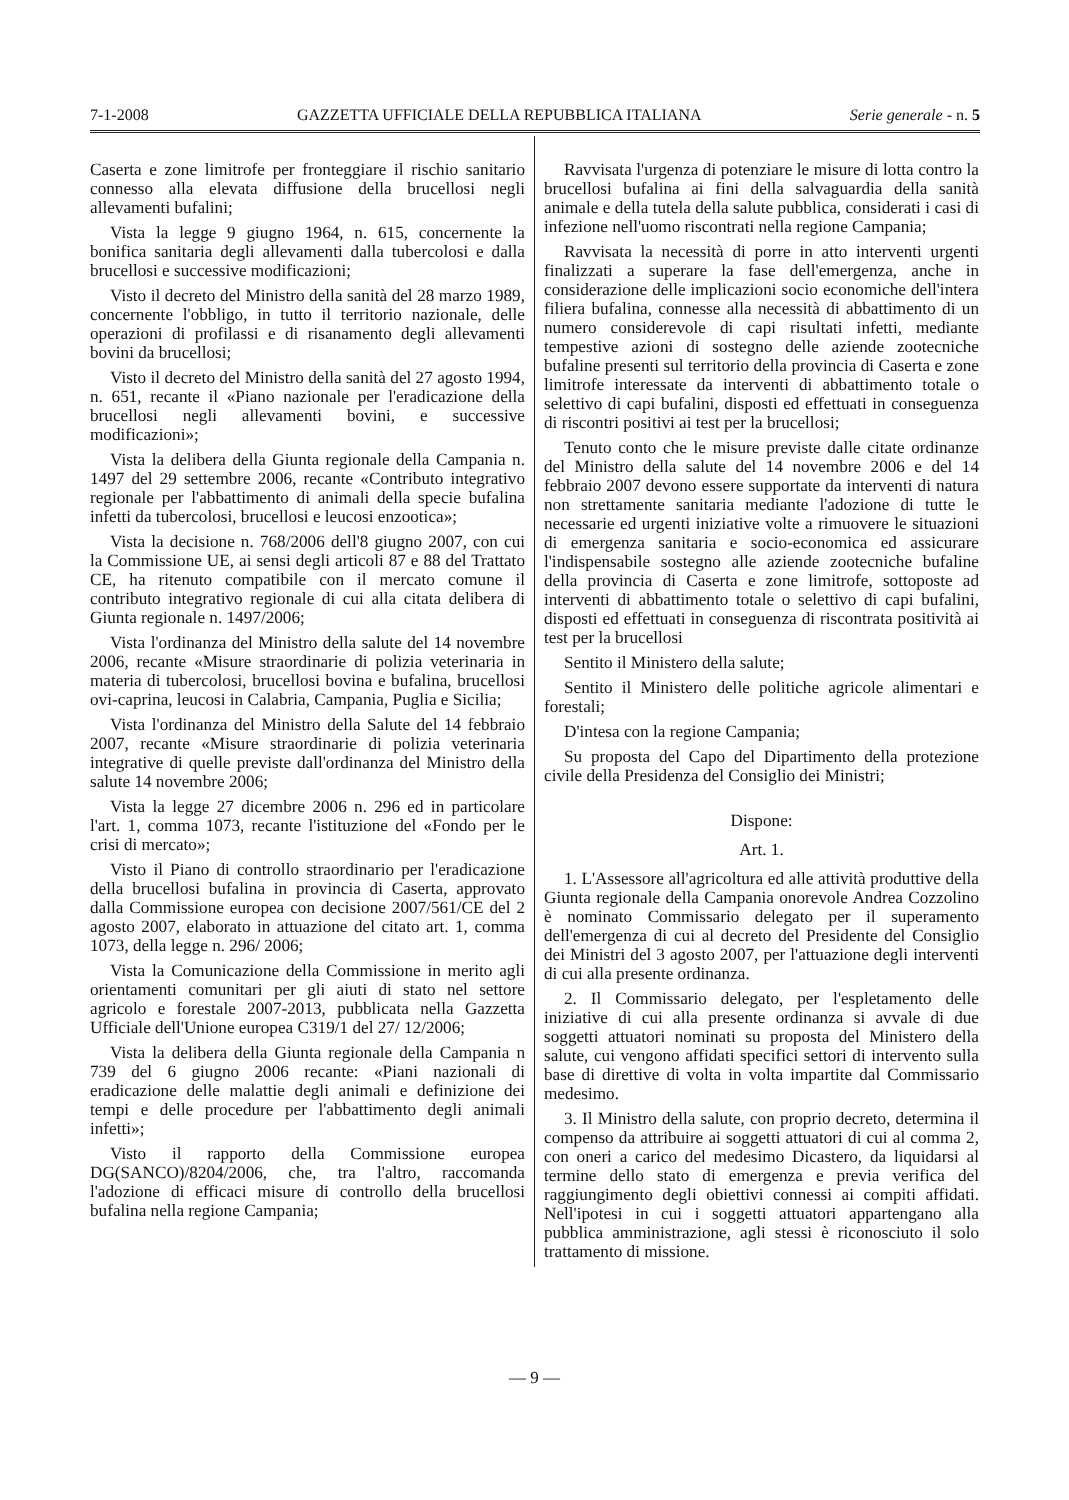7-1-2008 GAZZETTA UFFICIALE DELLA REPUBBLICA ITALIANA Serie generale - n. 5
Caserta e zone limitrofe per fronteggiare il rischio sanitario connesso alla elevata diffusione della brucellosi negli allevamenti bufalini;
Vista la legge 9 giugno 1964, n. 615, concernente la bonifica sanitaria degli allevamenti dalla tubercolosi e dalla brucellosi e successive modificazioni;
Visto il decreto del Ministro della sanità del 28 marzo 1989, concernente l'obbligo, in tutto il territorio nazionale, delle operazioni di profilassi e di risanamento degli allevamenti bovini da brucellosi;
Visto il decreto del Ministro della sanità del 27 agosto 1994, n. 651, recante il «Piano nazionale per l'eradicazione della brucellosi negli allevamenti bovini, e successive modificazioni»;
Vista la delibera della Giunta regionale della Campania n. 1497 del 29 settembre 2006, recante «Contributo integrativo regionale per l'abbattimento di animali della specie bufalina infetti da tubercolosi, brucellosi e leucosi enzootica»;
Vista la decisione n. 768/2006 dell'8 giugno 2007, con cui la Commissione UE, ai sensi degli articoli 87 e 88 del Trattato CE, ha ritenuto compatibile con il mercato comune il contributo integrativo regionale di cui alla citata delibera di Giunta regionale n. 1497/2006;
Vista l'ordinanza del Ministro della salute del 14 novembre 2006, recante «Misure straordinarie di polizia veterinaria in materia di tubercolosi, brucellosi bovina e bufalina, brucellosi ovi-caprina, leucosi in Calabria, Campania, Puglia e Sicilia;
Vista l'ordinanza del Ministro della Salute del 14 febbraio 2007, recante «Misure straordinarie di polizia veterinaria integrative di quelle previste dall'ordinanza del Ministro della salute 14 novembre 2006;
Vista la legge 27 dicembre 2006 n. 296 ed in particolare l'art. 1, comma 1073, recante l'istituzione del «Fondo per le crisi di mercato»;
Visto il Piano di controllo straordinario per l'eradicazione della brucellosi bufalina in provincia di Caserta, approvato dalla Commissione europea con decisione 2007/561/CE del 2 agosto 2007, elaborato in attuazione del citato art. 1, comma 1073, della legge n. 296/ 2006;
Vista la Comunicazione della Commissione in merito agli orientamenti comunitari per gli aiuti di stato nel settore agricolo e forestale 2007-2013, pubblicata nella Gazzetta Ufficiale dell'Unione europea C319/1 del 27/ 12/2006;
Vista la delibera della Giunta regionale della Campania n 739 del 6 giugno 2006 recante: «Piani nazionali di eradicazione delle malattie degli animali e definizione dei tempi e delle procedure per l'abbattimento degli animali infetti»;
Visto il rapporto della Commissione europea DG(SANCO)/8204/2006, che, tra l'altro, raccomanda l'adozione di efficaci misure di controllo della brucellosi bufalina nella regione Campania;
Ravvisata l'urgenza di potenziare le misure di lotta contro la brucellosi bufalina ai fini della salvaguardia della sanità animale e della tutela della salute pubblica, considerati i casi di infezione nell'uomo riscontrati nella regione Campania;
Ravvisata la necessità di porre in atto interventi urgenti finalizzati a superare la fase dell'emergenza, anche in considerazione delle implicazioni socio economiche dell'intera filiera bufalina, connesse alla necessità di abbattimento di un numero considerevole di capi risultati infetti, mediante tempestive azioni di sostegno delle aziende zootecniche bufaline presenti sul territorio della provincia di Caserta e zone limitrofe interessate da interventi di abbattimento totale o selettivo di capi bufalini, disposti ed effettuati in conseguenza di riscontri positivi ai test per la brucellosi;
Tenuto conto che le misure previste dalle citate ordinanze del Ministro della salute del 14 novembre 2006 e del 14 febbraio 2007 devono essere supportate da interventi di natura non strettamente sanitaria mediante l'adozione di tutte le necessarie ed urgenti iniziative volte a rimuovere le situazioni di emergenza sanitaria e socio-economica ed assicurare l'indispensabile sostegno alle aziende zootecniche bufaline della provincia di Caserta e zone limitrofe, sottoposte ad interventi di abbattimento totale o selettivo di capi bufalini, disposti ed effettuati in conseguenza di riscontrata positività ai test per la brucellosi
Sentito il Ministero della salute;
Sentito il Ministero delle politiche agricole alimentari e forestali;
D'intesa con la regione Campania;
Su proposta del Capo del Dipartimento della protezione civile della Presidenza del Consiglio dei Ministri;
Dispone:
Art. 1.
1. L'Assessore all'agricoltura ed alle attività produttive della Giunta regionale della Campania onorevole Andrea Cozzolino è nominato Commissario delegato per il superamento dell'emergenza di cui al decreto del Presidente del Consiglio dei Ministri del 3 agosto 2007, per l'attuazione degli interventi di cui alla presente ordinanza.
2. Il Commissario delegato, per l'espletamento delle iniziative di cui alla presente ordinanza si avvale di due soggetti attuatori nominati su proposta del Ministero della salute, cui vengono affidati specifici settori di intervento sulla base di direttive di volta in volta impartite dal Commissario medesimo.
3. Il Ministro della salute, con proprio decreto, determina il compenso da attribuire ai soggetti attuatori di cui al comma 2, con oneri a carico del medesimo Dicastero, da liquidarsi al termine dello stato di emergenza e previa verifica del raggiungimento degli obiettivi connessi ai compiti affidati. Nell'ipotesi in cui i soggetti attuatori appartengano alla pubblica amministrazione, agli stessi è riconosciuto il solo trattamento di missione.
— 9 —